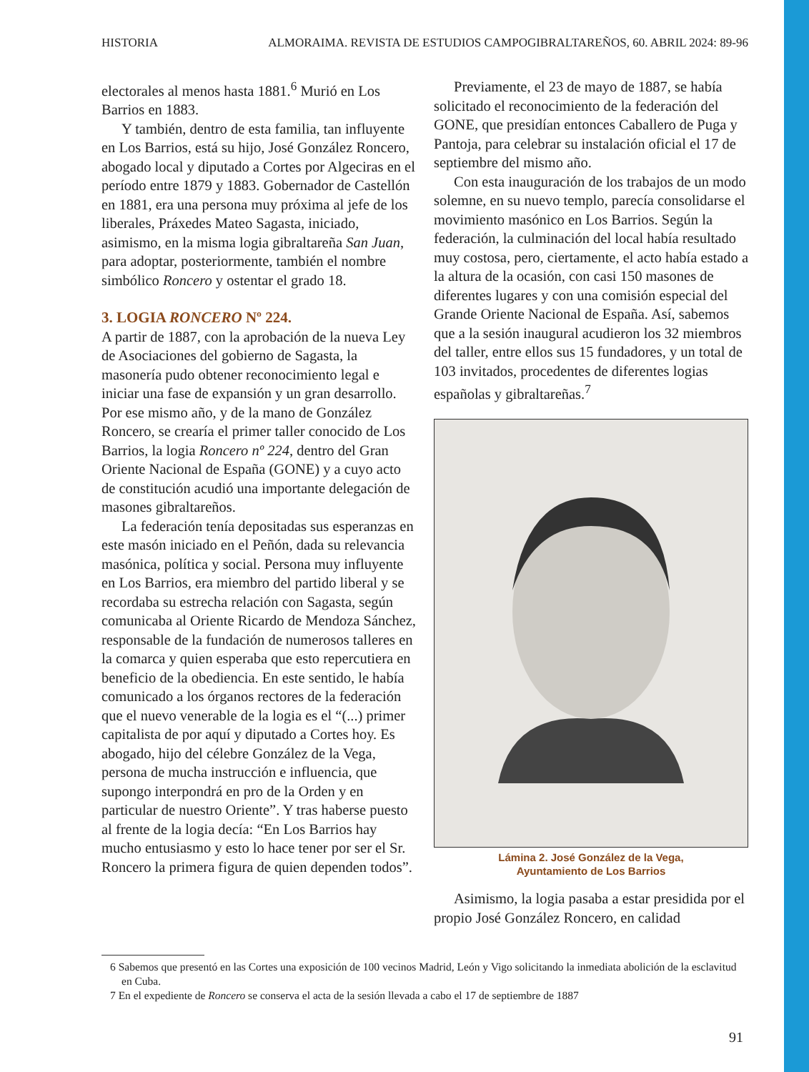HISTORIA ALMORAIMA. REVISTA DE ESTUDIOS CAMPOGIBRALTAREÑOS, 60. ABRIL 2024: 89-96
electorales al menos hasta 1881.<sup>6</sup> Murió en Los Barrios en 1883.
Y también, dentro de esta familia, tan influyente en Los Barrios, está su hijo, José González Roncero, abogado local y diputado a Cortes por Algeciras en el período entre 1879 y 1883. Gobernador de Castellón en 1881, era una persona muy próxima al jefe de los liberales, Práxedes Mateo Sagasta, iniciado, asimismo, en la misma logia gibraltareña San Juan, para adoptar, posteriormente, también el nombre simbólico Roncero y ostentar el grado 18.
3. LOGIA RONCERO Nº 224.
A partir de 1887, con la aprobación de la nueva Ley de Asociaciones del gobierno de Sagasta, la masonería pudo obtener reconocimiento legal e iniciar una fase de expansión y un gran desarrollo. Por ese mismo año, y de la mano de González Roncero, se crearía el primer taller conocido de Los Barrios, la logia Roncero nº 224, dentro del Gran Oriente Nacional de España (GONE) y a cuyo acto de constitución acudió una importante delegación de masones gibraltareños.
La federación tenía depositadas sus esperanzas en este masón iniciado en el Peñón, dada su relevancia masónica, política y social. Persona muy influyente en Los Barrios, era miembro del partido liberal y se recordaba su estrecha relación con Sagasta, según comunicaba al Oriente Ricardo de Mendoza Sánchez, responsable de la fundación de numerosos talleres en la comarca y quien esperaba que esto repercutiera en beneficio de la obediencia. En este sentido, le había comunicado a los órganos rectores de la federación que el nuevo venerable de la logia es el “(...) primer capitalista de por aquí y diputado a Cortes hoy. Es abogado, hijo del célebre González de la Vega, persona de mucha instrucción e influencia, que supongo interpondrá en pro de la Orden y en particular de nuestro Oriente”. Y tras haberse puesto al frente de la logia decía: “En Los Barrios hay mucho entusiasmo y esto lo hace tener por ser el Sr. Roncero la primera figura de quien dependen todos”.
Previamente, el 23 de mayo de 1887, se había solicitado el reconocimiento de la federación del GONE, que presidían entonces Caballero de Puga y Pantoja, para celebrar su instalación oficial el 17 de septiembre del mismo año.
Con esta inauguración de los trabajos de un modo solemne, en su nuevo templo, parecía consolidarse el movimiento masónico en Los Barrios. Según la federación, la culminación del local había resultado muy costosa, pero, ciertamente, el acto había estado a la altura de la ocasión, con casi 150 masones de diferentes lugares y con una comisión especial del Grande Oriente Nacional de España. Así, sabemos que a la sesión inaugural acudieron los 32 miembros del taller, entre ellos sus 15 fundadores, y un total de 103 invitados, procedentes de diferentes logias españolas y gibraltareñas.<sup>7</sup>
Lámina 2. José González de la Vega,
Ayuntamiento de Los Barrios
Asimismo, la logia pasaba a estar presidida por el propio José González Roncero, en calidad
6 Sabemos que presentó en las Cortes una exposición de 100 vecinos Madrid, León y Vigo solicitando la inmediata abolición de la esclavitud en Cuba.
7 En el expediente de Roncero se conserva el acta de la sesión llevada a cabo el 17 de septiembre de 1887
91